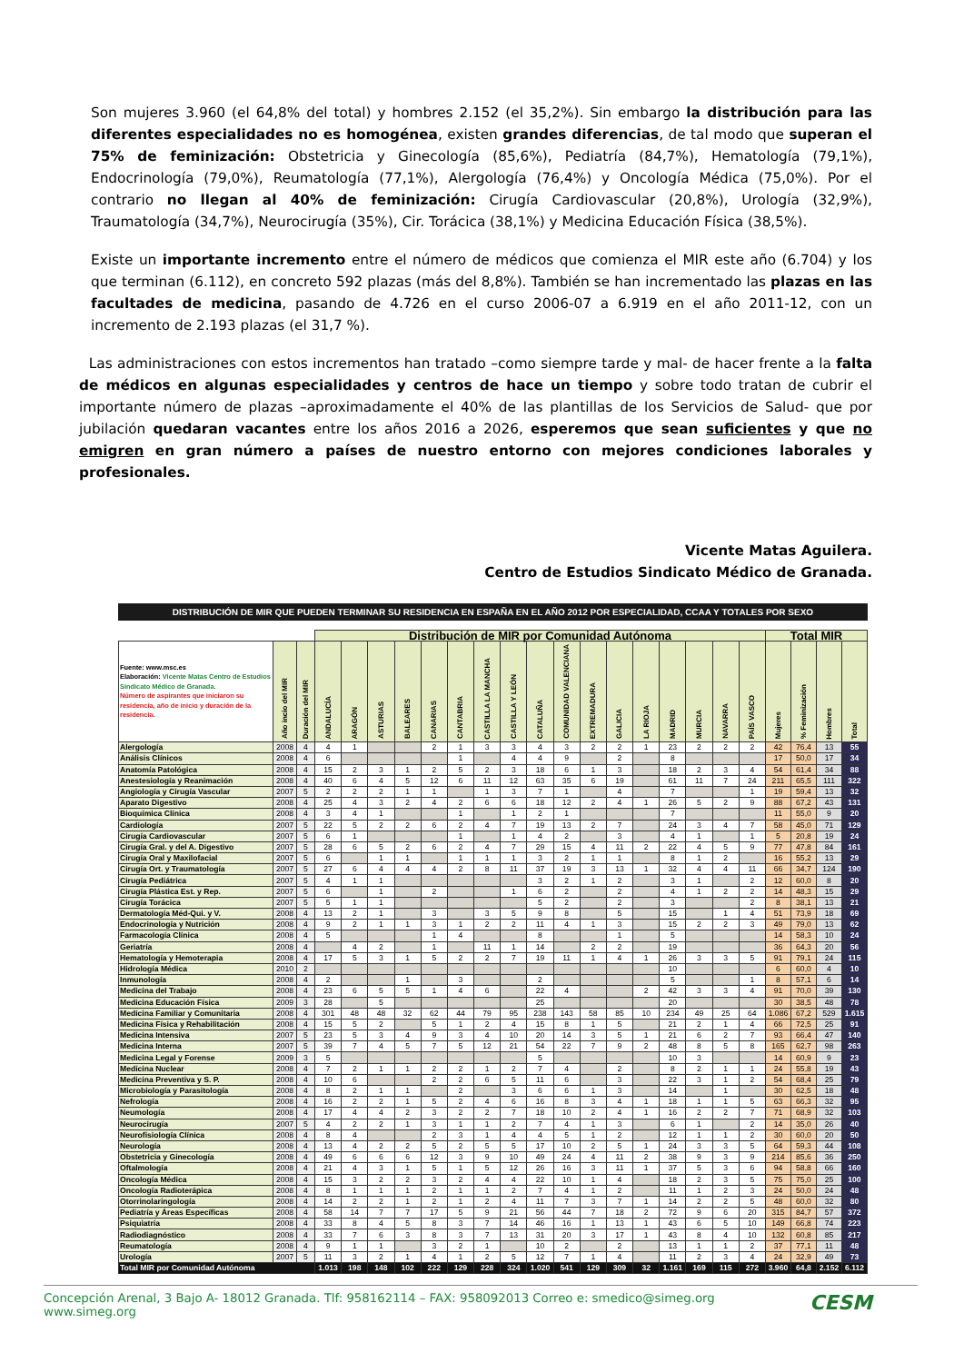Son mujeres 3.960 (el 64,8% del total) y hombres 2.152 (el 35,2%). Sin embargo la distribución para las diferentes especialidades no es homogénea, existen grandes diferencias, de tal modo que superan el 75% de feminización: Obstetricia y Ginecología (85,6%), Pediatría (84,7%), Hematología (79,1%), Endocrinología (79,0%), Reumatología (77,1%), Alergología (76,4%) y Oncología Médica (75,0%). Por el contrario no llegan al 40% de feminización: Cirugía Cardiovascular (20,8%), Urología (32,9%), Traumatología (34,7%), Neurocirugía (35%), Cir. Torácica (38,1%) y Medicina Educación Física (38,5%).
Existe un importante incremento entre el número de médicos que comienza el MIR este año (6.704) y los que terminan (6.112), en concreto 592 plazas (más del 8,8%). También se han incrementado las plazas en las facultades de medicina, pasando de 4.726 en el curso 2006-07 a 6.919 en el año 2011-12, con un incremento de 2.193 plazas (el 31,7 %).
Las administraciones con estos incrementos han tratado –como siempre tarde y mal- de hacer frente a la falta de médicos en algunas especialidades y centros de hace un tiempo y sobre todo tratan de cubrir el importante número de plazas –aproximadamente el 40% de las plantillas de los Servicios de Salud- que por jubilación quedaran vacantes entre los años 2016 a 2026, esperemos que sean suficientes y que no emigren en gran número a países de nuestro entorno con mejores condiciones laborales y profesionales.
Vicente Matas Aguilera.
Centro de Estudios Sindicato Médico de Granada.
DISTRIBUCIÓN DE MIR QUE PUEDEN TERMINAR SU RESIDENCIA EN ESPAÑA EN EL AÑO 2012 POR ESPECIALIDAD, CCAA Y TOTALES POR SEXO
| | | | Distribución de MIR por Comunidad Autónoma | | | | | | | | | | | | | | | | | Total MIR | | | |
| --- | --- | --- | --- | --- | --- | --- | --- | --- | --- | --- | --- | --- | --- | --- | --- | --- | --- | --- | --- | --- | --- | --- | --- |
| Fuente: www.msc.es Elaboración: Vicente Matas Centro de Estudios Sindicato Médico de Granada. Número de aspirantes que iniciaron su residencia, año de inicio y duración de la residencia. | Año incio del MIR | Duración del MIR | ANDALUCÍA | ARAGÓN | ASTURIAS | BALEARES | CANARIAS | CANTABRIA | CASTILLA LA MANCHA | CASTILLA Y LEÓN | CATALUÑA | COMUNIDAD VALENCIANA | EXTREMADURA | GALICIA | LA RIOJA | MADRID | MURCIA | NAVARRA | PAÍS VASCO | Mujeres | % Feminización | Hombres | Total |
| Alergología | 2008 | 4 | 4 | 1 | | | 2 | 1 | 3 | 3 | 4 | 3 | 2 | 2 | 1 | 23 | 2 | 2 | 2 | 42 | 76,4 | 13 | 55 |
| Análisis Clínicos | 2008 | 4 | 6 | | | | | 1 | | 4 | 4 | 9 | | 2 | | 8 | | | | 17 | 50,0 | 17 | 34 |
| Anatomía Patológica | 2008 | 4 | 15 | 2 | 3 | 1 | 2 | 5 | 2 | 3 | 18 | 6 | 1 | 3 | | 18 | 2 | 3 | 4 | 54 | 61,4 | 34 | 88 |
| Anestesiología y Reanimación | 2008 | 4 | 40 | 6 | 4 | 5 | 12 | 6 | 11 | 12 | 63 | 35 | 6 | 19 | | 61 | 11 | 7 | 24 | 211 | 65,5 | 111 | 322 |
| Angiología y Cirugía Vascular | 2007 | 5 | 2 | 2 | 2 | 1 | 1 | | 1 | 3 | 7 | 1 | | 4 | | 7 | | | 1 | 19 | 59,4 | 13 | 32 |
| Aparato Digestivo | 2008 | 4 | 25 | 4 | 3 | 2 | 4 | 2 | 6 | 6 | 18 | 12 | 2 | 4 | 1 | 26 | 5 | 2 | 9 | 88 | 67,2 | 43 | 131 |
| Bioquímica Clínica | 2008 | 4 | 3 | 4 | 1 | | | 1 | | 1 | 2 | 1 | | | | 7 | | | | 11 | 55,0 | 9 | 20 |
| Cardiología | 2007 | 5 | 22 | 5 | 2 | 2 | 6 | 2 | 4 | 7 | 19 | 13 | 2 | 7 | | 24 | 3 | 4 | 7 | 58 | 45,0 | 71 | 129 |
| Cirugía Cardiovascular | 2007 | 5 | 6 | 1 | | | | 1 | | 1 | 4 | 2 | | 3 | | 4 | 1 | | 1 | 5 | 20,8 | 19 | 24 |
| Cirugía Gral. y del A. Digestivo | 2007 | 5 | 28 | 6 | 5 | 2 | 6 | 2 | 4 | 7 | 29 | 15 | 4 | 11 | 2 | 22 | 4 | 5 | 9 | 77 | 47,8 | 84 | 161 |
| Cirugía Oral y Maxilofacial | 2007 | 5 | 6 | | 1 | 1 | | 1 | 1 | 1 | 3 | 2 | 1 | 1 | | 8 | 1 | 2 | | 16 | 55,2 | 13 | 29 |
| Cirugía Ort. y Traumatología | 2007 | 5 | 27 | 6 | 4 | 4 | 4 | 2 | 8 | 11 | 37 | 19 | 3 | 13 | 1 | 32 | 4 | 4 | 11 | 66 | 34,7 | 124 | 190 |
| Cirugía Pediátrica | 2007 | 5 | 4 | 1 | 1 | | | | | | 3 | 2 | 1 | 2 | | 3 | 1 | | 2 | 12 | 60,0 | 8 | 20 |
| Cirugía Plástica Est. y Rep. | 2007 | 5 | 6 | | 1 | | 2 | | | 1 | 6 | 2 | | 2 | | 4 | 1 | 2 | 2 | 14 | 48,3 | 15 | 29 |
| Cirugía Torácica | 2007 | 5 | 5 | 1 | 1 | | | | | | 5 | 2 | | 2 | | 3 | | | 2 | 8 | 38,1 | 13 | 21 |
| Dermatología Méd-Qui. y V. | 2008 | 4 | 13 | 2 | 1 | | 3 | | 3 | 5 | 9 | 8 | | 5 | | 15 | | 1 | 4 | 51 | 73,9 | 18 | 69 |
| Endocrinología y Nutrición | 2008 | 4 | 9 | 2 | 1 | 1 | 3 | 1 | 2 | 2 | 11 | 4 | 1 | 3 | | 15 | 2 | 2 | 3 | 49 | 79,0 | 13 | 62 |
| Farmacología Clínica | 2008 | 4 | 5 | | | | 1 | 4 | | | 8 | | | 1 | | 5 | | | | 14 | 58,3 | 10 | 24 |
| Geriatría | 2008 | 4 | | 4 | 2 | | 1 | | 11 | 1 | 14 | | 2 | 2 | | 19 | | | | 36 | 64,3 | 20 | 56 |
| Hematología y Hemoterapia | 2008 | 4 | 17 | 5 | 3 | 1 | 5 | 2 | 2 | 7 | 19 | 11 | 1 | 4 | 1 | 26 | 3 | 3 | 5 | 91 | 79,1 | 24 | 115 |
| Hidrología Médica | 2010 | 2 | | | | | | | | | | | | | | 10 | | | | 6 | 60,0 | 4 | 10 |
| Inmunología | 2008 | 4 | 2 | | | 1 | | 3 | | | 2 | | | | | 5 | | | 1 | 8 | 57,1 | 6 | 14 |
| Medicina del Trabajo | 2008 | 4 | 23 | 6 | 5 | 5 | 1 | 4 | 6 | | 22 | 4 | | | 2 | 42 | 3 | 3 | 4 | 91 | 70,0 | 39 | 130 |
| Medicina Educación Física | 2009 | 3 | 28 | | 5 | | | | | | 25 | | | | | 20 | | | | 30 | 38,5 | 48 | 78 |
| Medicina Familiar y Comunitaria | 2008 | 4 | 301 | 48 | 48 | 32 | 62 | 44 | 79 | 95 | 238 | 143 | 58 | 85 | 10 | 234 | 49 | 25 | 64 | 1.086 | 67,2 | 529 | 1.615 |
| Medicina Física y Rehabilitación | 2008 | 4 | 15 | 5 | 2 | | 5 | 1 | 2 | 4 | 15 | 8 | 1 | 5 | | 21 | 2 | 1 | 4 | 66 | 72,5 | 25 | 91 |
| Medicina Intensiva | 2007 | 5 | 23 | 5 | 3 | 4 | 9 | 3 | 4 | 10 | 20 | 14 | 3 | 5 | 1 | 21 | 6 | 2 | 7 | 93 | 66,4 | 47 | 140 |
| Medicina Interna | 2007 | 5 | 39 | 7 | 4 | 5 | 7 | 5 | 12 | 21 | 54 | 22 | 7 | 9 | 2 | 48 | 8 | 5 | 8 | 165 | 62,7 | 98 | 263 |
| Medicina Legal y Forense | 2009 | 3 | 5 | | | | | | | | 5 | | | | | 10 | 3 | | | 14 | 60,9 | 9 | 23 |
| Medicina Nuclear | 2008 | 4 | 7 | 2 | 1 | 1 | 2 | 2 | 1 | 2 | 7 | 4 | | 2 | | 8 | 2 | 1 | 1 | 24 | 55,8 | 19 | 43 |
| Medicina Preventiva y S. P. | 2008 | 4 | 10 | 6 | | | 2 | 2 | 6 | 5 | 11 | 6 | | 3 | | 22 | 3 | 1 | 2 | 54 | 68,4 | 25 | 79 |
| Microbiología y Parasitología | 2008 | 4 | 8 | 2 | 1 | 1 | | 2 | | 3 | 6 | 6 | 1 | 3 | | 14 | | 1 | | 30 | 62,5 | 18 | 48 |
| Nefrología | 2008 | 4 | 16 | 2 | 2 | 1 | 5 | 2 | 4 | 6 | 16 | 8 | 3 | 4 | 1 | 18 | 1 | 1 | 5 | 63 | 66,3 | 32 | 95 |
| Neumología | 2008 | 4 | 17 | 4 | 4 | 2 | 3 | 2 | 2 | 7 | 18 | 10 | 2 | 4 | 1 | 16 | 2 | 2 | 7 | 71 | 68,9 | 32 | 103 |
| Neurocirugía | 2007 | 5 | 4 | 2 | 2 | 1 | 3 | 1 | 1 | 2 | 7 | 4 | 1 | 3 | | 6 | 1 | | 2 | 14 | 35,0 | 26 | 40 |
| Neurofisiología Clínica | 2008 | 4 | 8 | 4 | | | 2 | 3 | 1 | 4 | 4 | 5 | 1 | 2 | | 12 | 1 | 1 | 2 | 30 | 60,0 | 20 | 50 |
| Neurología | 2008 | 4 | 13 | 4 | 2 | 2 | 5 | 2 | 5 | 5 | 17 | 10 | 2 | 5 | 1 | 24 | 3 | 3 | 5 | 64 | 59,3 | 44 | 108 |
| Obstetricia y Ginecología | 2008 | 4 | 49 | 6 | 6 | 6 | 12 | 3 | 9 | 10 | 49 | 24 | 4 | 11 | 2 | 38 | 9 | 3 | 9 | 214 | 85,6 | 36 | 250 |
| Oftalmología | 2008 | 4 | 21 | 4 | 3 | 1 | 5 | 1 | 5 | 12 | 26 | 16 | 3 | 11 | 1 | 37 | 5 | 3 | 6 | 94 | 58,8 | 66 | 160 |
| Oncología Médica | 2008 | 4 | 15 | 3 | 2 | 2 | 3 | 2 | 4 | 4 | 22 | 10 | 1 | 4 | | 18 | 2 | 3 | 5 | 75 | 75,0 | 25 | 100 |
| Oncología Radioterápica | 2008 | 4 | 8 | 1 | 1 | 1 | 2 | 1 | 1 | 2 | 7 | 4 | 1 | 2 | | 11 | 1 | 2 | 3 | 24 | 50,0 | 24 | 48 |
| Otorrinolaringología | 2008 | 4 | 14 | 2 | 2 | 1 | 2 | 1 | 2 | 4 | 11 | 7 | 3 | 7 | 1 | 14 | 2 | 2 | 5 | 48 | 60,0 | 32 | 80 |
| Pediatría y Áreas Específicas | 2008 | 4 | 58 | 14 | 7 | 7 | 17 | 5 | 9 | 21 | 56 | 44 | 7 | 18 | 2 | 72 | 9 | 6 | 20 | 315 | 84,7 | 57 | 372 |
| Psiquiatría | 2008 | 4 | 33 | 8 | 4 | 5 | 8 | 3 | 7 | 14 | 46 | 16 | 1 | 13 | 1 | 43 | 6 | 5 | 10 | 149 | 66,8 | 74 | 223 |
| Radiodiagnóstico | 2008 | 4 | 33 | 7 | 6 | 3 | 8 | 3 | 7 | 13 | 31 | 20 | 3 | 17 | 1 | 43 | 8 | 4 | 10 | 132 | 60,8 | 85 | 217 |
| Reumatología | 2008 | 4 | 9 | 1 | 1 | | 3 | 2 | 1 | | 10 | 2 | | 2 | | 13 | 1 | 1 | 2 | 37 | 77,1 | 11 | 48 |
| Urología | 2007 | 5 | 11 | 3 | 2 | 1 | 4 | 1 | 2 | 5 | 12 | 7 | 1 | 4 | | 11 | 2 | 3 | 4 | 24 | 32,9 | 49 | 73 |
| Total MIR por Comunidad Autónoma | | | 1.013 | 198 | 148 | 102 | 222 | 129 | 228 | 324 | 1.020 | 541 | 129 | 309 | 32 | 1.161 | 169 | 115 | 272 | 3.960 | 64,8 | 2.152 | 6.112 |
CESM Concepción Arenal, 3 Bajo A- 18012 Granada. Tlf: 958162114 – FAX: 958092013 Correo e: smedico@simeg.org www.simeg.org